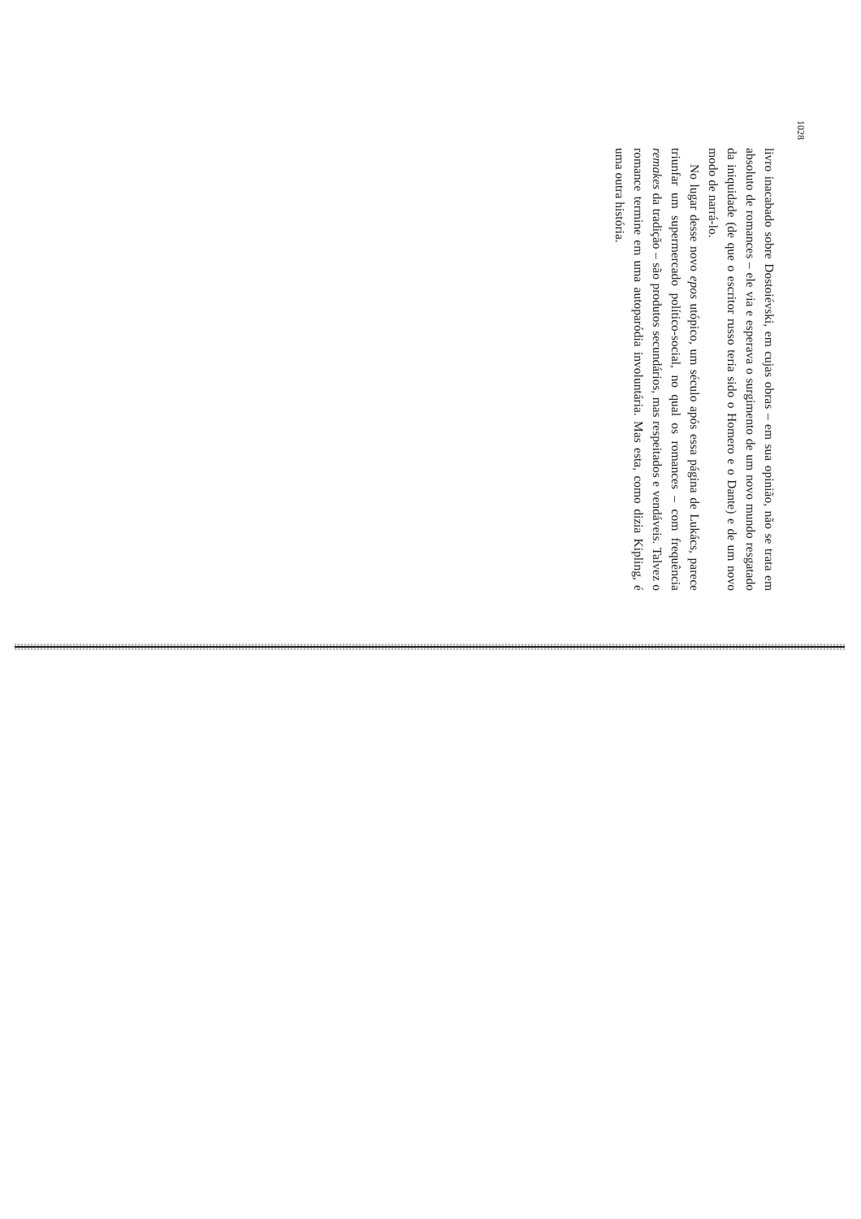1028
livro inacabado sobre Dostoiévski, em cujas obras – em sua opinião, não se trata em absoluto de romances – ele via e esperava o surgimento de um novo mundo resgatado da iniquidade (de que o escritor russo teria sido o Homero e o Dante) e de um novo modo de narrá-lo.
No lugar desse novo epos utópico, um século após essa página de Lukács, parece triunfar um supermercado político-social, no qual os romances – com frequência remakes da tradição – são produtos secundários, mas respeitados e vendáveis. Talvez o romance termine em uma autoparódia involuntária. Mas esta, como dizia Kipling, é uma outra história.